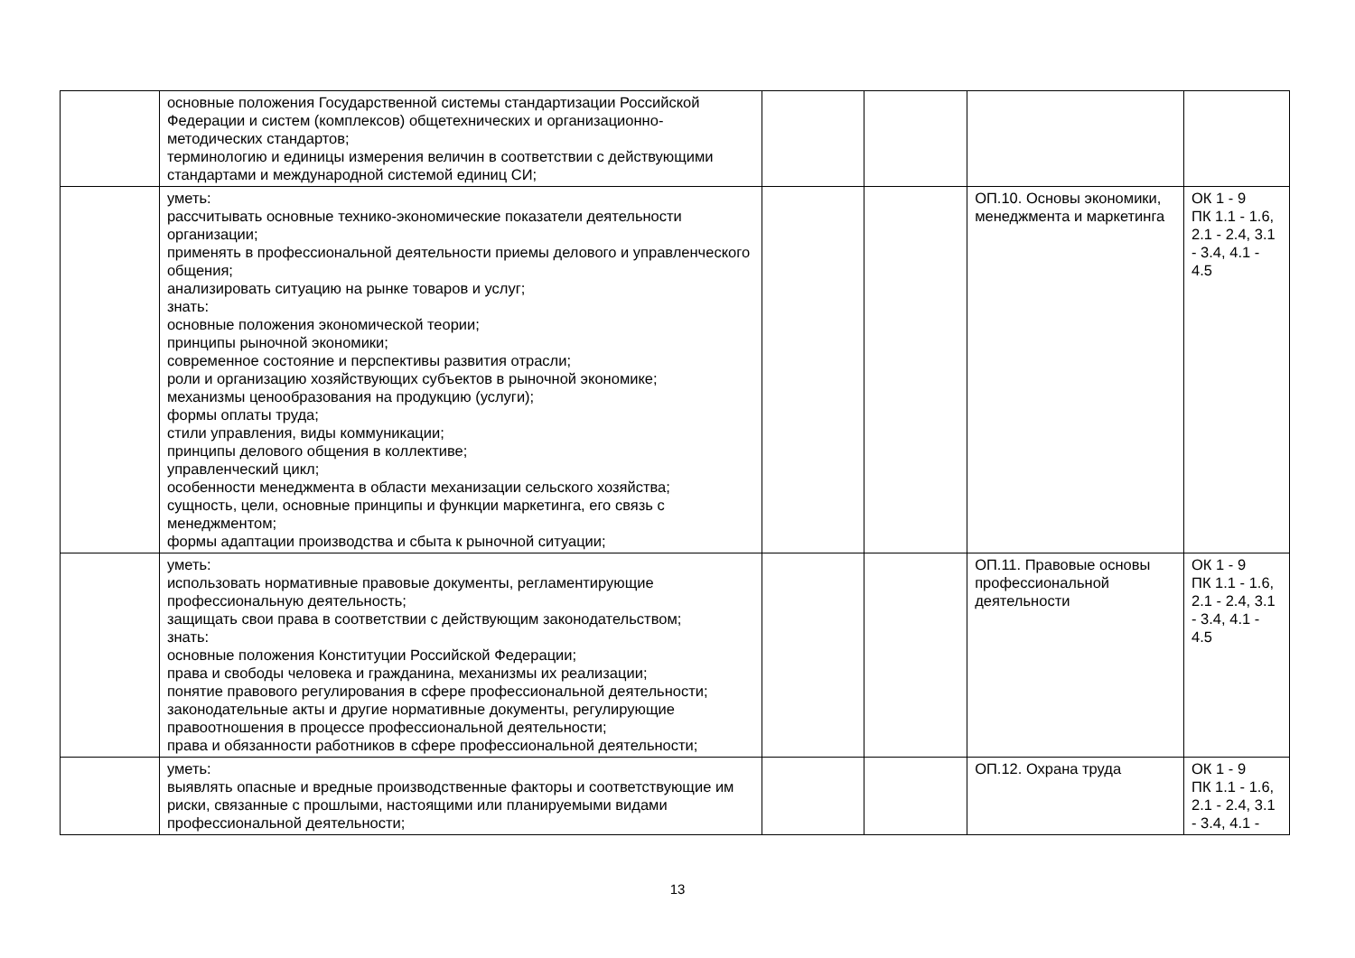| | основные положения Государственной системы стандартизации Российской Федерации и систем (комплексов) общетехнических и организационно-методических стандартов; терминологию и единицы измерения величин в соответствии с действующими стандартами и международной системой единиц СИ; | | | | |
| | уметь: рассчитывать основные технико-экономические показатели деятельности организации; применять в профессиональной деятельности приемы делового и управленческого общения; анализировать ситуацию на рынке товаров и услуг; знать: основные положения экономической теории; принципы рыночной экономики; современное состояние и перспективы развития отрасли; роли и организацию хозяйствующих субъектов в рыночной экономике; механизмы ценообразования на продукцию (услуги); формы оплаты труда; стили управления, виды коммуникации; принципы делового общения в коллективе; управленческий цикл; особенности менеджмента в области механизации сельского хозяйства; сущность, цели, основные принципы и функции маркетинга, его связь с менеджментом; формы адаптации производства и сбыта к рыночной ситуации; | | | ОП.10. Основы экономики, менеджмента и маркетинга | ОК 1 - 9 ПК 1.1 - 1.6, 2.1 - 2.4, 3.1 - 3.4, 4.1 - 4.5 |
| | уметь: использовать нормативные правовые документы, регламентирующие профессиональную деятельность; защищать свои права в соответствии с действующим законодательством; знать: основные положения Конституции Российской Федерации; права и свободы человека и гражданина, механизмы их реализации; понятие правового регулирования в сфере профессиональной деятельности; законодательные акты и другие нормативные документы, регулирующие правоотношения в процессе профессиональной деятельности; права и обязанности работников в сфере профессиональной деятельности; | | | ОП.11. Правовые основы профессиональной деятельности | ОК 1 - 9 ПК 1.1 - 1.6, 2.1 - 2.4, 3.1 - 3.4, 4.1 - 4.5 |
| | уметь: выявлять опасные и вредные производственные факторы и соответствующие им риски, связанные с прошлыми, настоящими или планируемыми видами профессиональной деятельности; | | | ОП.12. Охрана труда | ОК 1 - 9 ПК 1.1 - 1.6, 2.1 - 2.4, 3.1 - 3.4, 4.1 - |
13